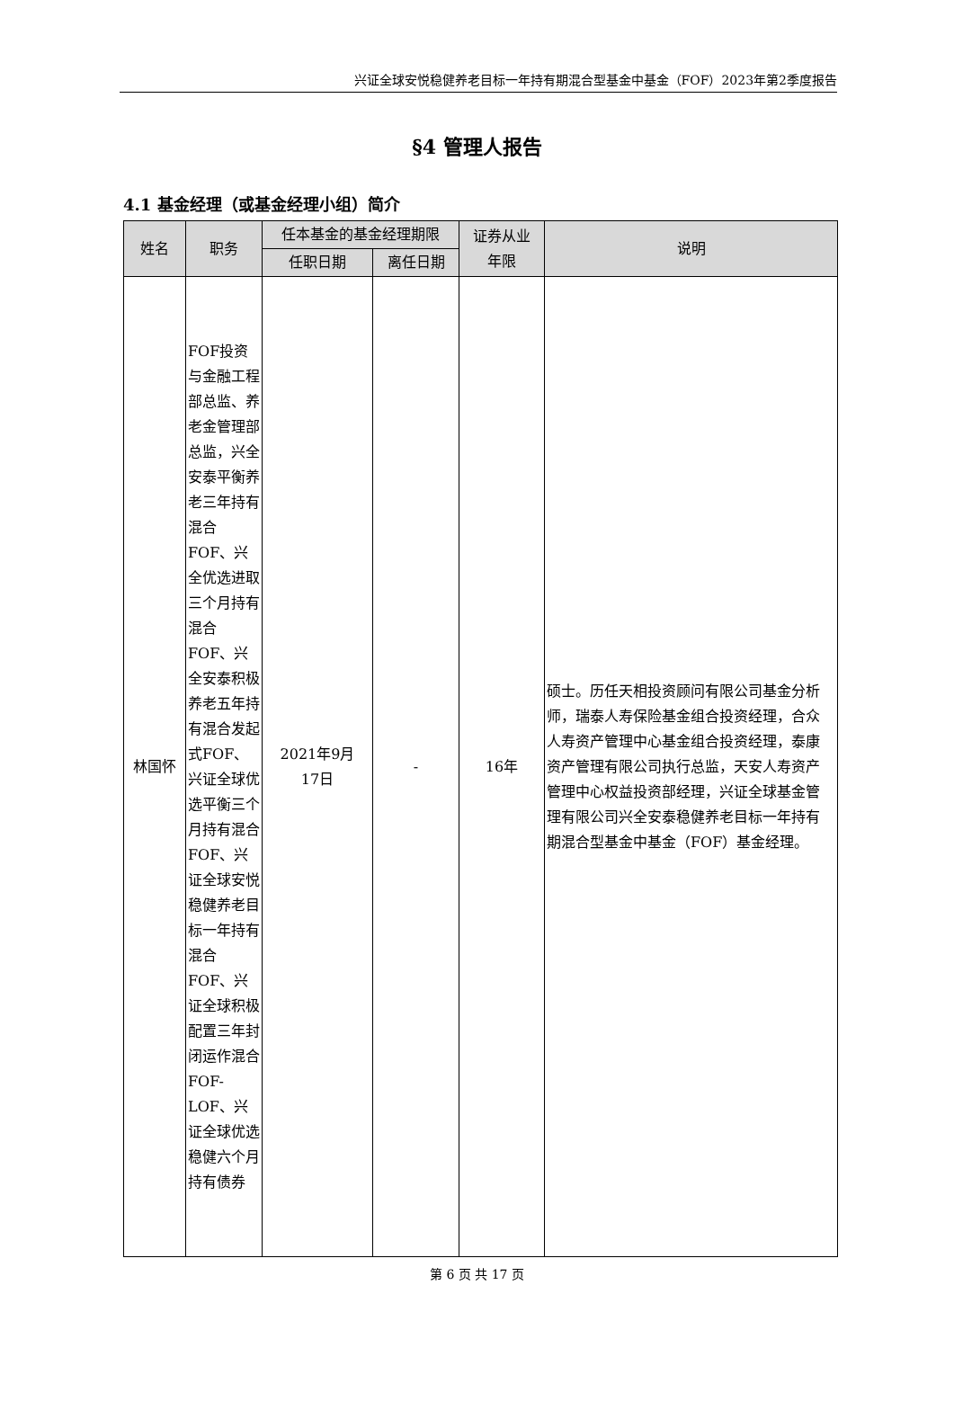兴证全球安悦稳健养老目标一年持有期混合型基金中基金（FOF）2023年第2季度报告
§4 管理人报告
4.1 基金经理（或基金经理小组）简介
| 姓名 | 职务 | 任本基金的基金经理期限 | | 证券从业 年限 | 说明 |
| --- | --- | --- | --- | --- | --- |
| | | 任职日期 | 离任日期 | | |
| 林国怀 | FOF投资与金融工程部总监、养老金管理部总监，兴全安泰平衡养老三年持有混合FOF、兴全优选进取三个月持有混合FOF、兴全安泰积极养老五年持有混合发起式FOF、兴证全球优选平衡三个月持有混合FOF、兴证全球安悦稳健养老目标一年持有混合FOF、兴证全球积极配置三年封闭运作混合FOF-LOF、兴证全球优选稳健六个月持有债券 | 2021年9月 17日 | - | 16年 | 硕士。历任天相投资顾问有限公司基金分析师，瑞泰人寿保险基金组合投资经理，合众人寿资产管理中心基金组合投资经理，泰康资产管理有限公司执行总监，天安人寿资产管理中心权益投资部经理，兴证全球基金管理有限公司兴全安泰稳健养老目标一年持有期混合型基金中基金（FOF）基金经理。 |
第 6 页 共 17 页